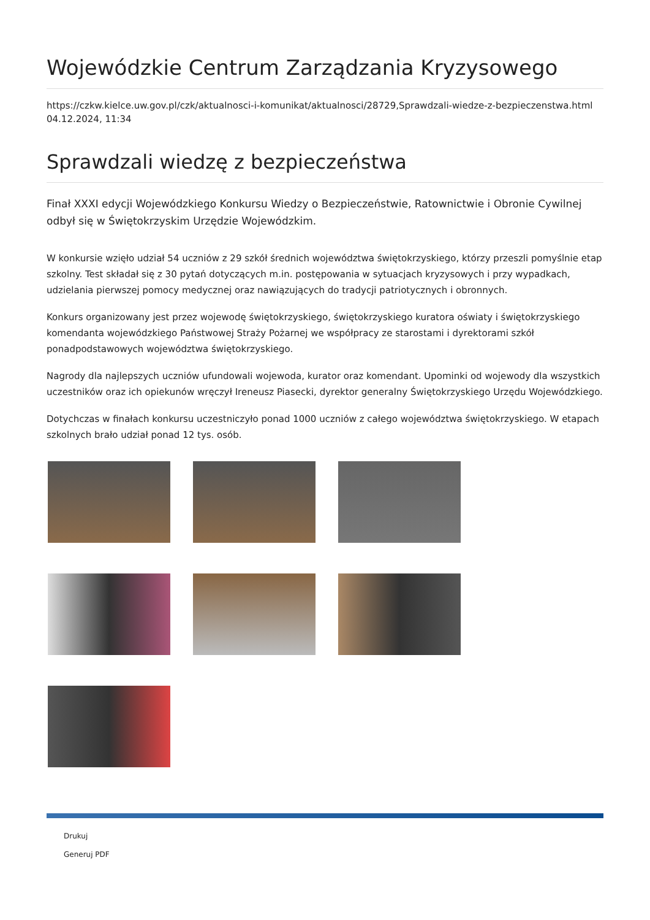Wojewódzkie Centrum Zarządzania Kryzysowego
https://czkw.kielce.uw.gov.pl/czk/aktualnosci-i-komunikat/aktualnosci/28729,Sprawdzali-wiedze-z-bezpieczenstwa.html
04.12.2024, 11:34
Sprawdzali wiedzę z bezpieczeństwa
Finał XXXI edycji Wojewódzkiego Konkursu Wiedzy o Bezpieczeństwie, Ratownictwie i Obronie Cywilnej odbył się w Świętokrzyskim Urzędzie Wojewódzkim.
W konkursie wzięło udział 54 uczniów z 29 szkół średnich województwa świętokrzyskiego, którzy przeszli pomyślnie etap szkolny. Test składał się z 30 pytań dotyczących m.in. postępowania w sytuacjach kryzysowych i przy wypadkach, udzielania pierwszej pomocy medycznej oraz nawiązujących do tradycji patriotycznych i obronnych.
Konkurs organizowany jest przez wojewodę świętokrzyskiego, świętokrzyskiego kuratora oświaty i świętokrzyskiego komendanta wojewódzkiego Państwowej Straży Pożarnej we współpracy ze starostami i dyrektorami szkół ponadpodstawowych województwa świętokrzyskiego.
Nagrody dla najlepszych uczniów ufundowali wojewoda, kurator oraz komendant. Upominki od wojewody dla wszystkich uczestników oraz ich opiekunów wręczył Ireneusz Piasecki, dyrektor generalny Świętokrzyskiego Urzędu Wojewódzkiego.
Dotychczas w finałach konkursu uczestniczyło ponad 1000 uczniów z całego województwa świętokrzyskiego. W etapach szkolnych brało udział ponad 12 tys. osób.
Drukuj
Generuj PDF